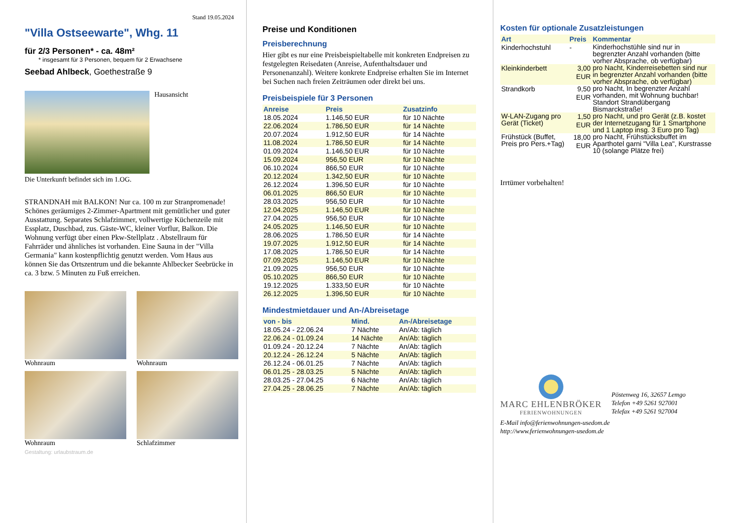Stand 19.05.2024
"Villa Ostseewarte", Whg. 11
für 2/3 Personen* - ca. 48m²
* insgesamt für 3 Personen, bequem für 2 Erwachsene
Seebad Ahlbeck, Goethestraße 9
Hausansicht
Die Unterkunft befindet sich im 1.OG.
STRANDNAH mit BALKON! Nur ca. 100 m zur Stranpromenade! Schönes geräumiges 2-Zimmer-Apartment mit gemütlicher und guter Ausstattung. Separates Schlafzimmer, vollwertige Küchenzeile mit Essplatz, Duschbad, zus. Gäste-WC, kleiner Vorflur, Balkon. Die Wohnung verfügt über einen Pkw-Stellplatz . Abstellraum für Fahrräder und ähnliches ist vorhanden. Eine Sauna in der "Villa Germania" kann kostenpflichtig genutzt werden. Vom Haus aus können Sie das Ortszentrum und die bekannte Ahlbecker Seebrücke in ca. 3 bzw. 5 Minuten zu Fuß erreichen.
Wohnraum
Wohnraum
Wohnraum
Schlafzimmer
Gestaltung: urlaubstraum.de
Preise und Konditionen
Preisberechnung
Hier gibt es nur eine Preisbeispieltabelle mit konkreten Endpreisen zu festgelegten Reisedaten (Anreise, Aufenthaltsdauer und Personenanzahl). Weitere konkrete Endpreise erhalten Sie im Internet bei Suchen nach freien Zeiträumen oder direkt bei uns.
Preisbeispiele für 3 Personen
| Anreise | Preis | Zusatzinfo |
| --- | --- | --- |
| 18.05.2024 | 1.146,50 EUR | für 10 Nächte |
| 22.06.2024 | 1.786,50 EUR | für 14 Nächte |
| 20.07.2024 | 1.912,50 EUR | für 14 Nächte |
| 11.08.2024 | 1.786,50 EUR | für 14 Nächte |
| 01.09.2024 | 1.146,50 EUR | für 10 Nächte |
| 15.09.2024 | 956,50 EUR | für 10 Nächte |
| 06.10.2024 | 866,50 EUR | für 10 Nächte |
| 20.12.2024 | 1.342,50 EUR | für 10 Nächte |
| 26.12.2024 | 1.396,50 EUR | für 10 Nächte |
| 06.01.2025 | 866,50 EUR | für 10 Nächte |
| 28.03.2025 | 956,50 EUR | für 10 Nächte |
| 12.04.2025 | 1.146,50 EUR | für 10 Nächte |
| 27.04.2025 | 956,50 EUR | für 10 Nächte |
| 24.05.2025 | 1.146,50 EUR | für 10 Nächte |
| 28.06.2025 | 1.786,50 EUR | für 14 Nächte |
| 19.07.2025 | 1.912,50 EUR | für 14 Nächte |
| 17.08.2025 | 1.786,50 EUR | für 14 Nächte |
| 07.09.2025 | 1.146,50 EUR | für 10 Nächte |
| 21.09.2025 | 956,50 EUR | für 10 Nächte |
| 05.10.2025 | 866,50 EUR | für 10 Nächte |
| 19.12.2025 | 1.333,50 EUR | für 10 Nächte |
| 26.12.2025 | 1.396,50 EUR | für 10 Nächte |
Mindestmietdauer und An-/Abreisetage
| von - bis | Mind. | An-/Abreisetage |
| --- | --- | --- |
| 18.05.24 - 22.06.24 | 7 Nächte | An/Ab: täglich |
| 22.06.24 - 01.09.24 | 14 Nächte | An/Ab: täglich |
| 01.09.24 - 20.12.24 | 7 Nächte | An/Ab: täglich |
| 20.12.24 - 26.12.24 | 5 Nächte | An/Ab: täglich |
| 26.12.24 - 06.01.25 | 7 Nächte | An/Ab: täglich |
| 06.01.25 - 28.03.25 | 5 Nächte | An/Ab: täglich |
| 28.03.25 - 27.04.25 | 6 Nächte | An/Ab: täglich |
| 27.04.25 - 28.06.25 | 7 Nächte | An/Ab: täglich |
Kosten für optionale Zusatzleistungen
| Art | Preis | Kommentar |
| --- | --- | --- |
| Kinderhochstuhl | - | Kinderhochstühle sind nur in begrenzter Anzahl vorhanden (bitte vorher Absprache, ob verfügbar) |
| Kleinkinderbett | 3,00 EUR | pro Nacht, Kinderreisebetten sind nur in begrenzter Anzahl vorhanden (bitte vorher Absprache, ob verfügbar) |
| Strandkorb | 9,50 EUR | pro Nacht, In begrenzter Anzahl vorhanden, mit Wohnung buchbar! Standort Strandübergang Bismarckstraße! |
| W-LAN-Zugang pro Gerät (Ticket) | 1,50 EUR | pro Nacht, und pro Gerät (z.B. kostet der Internetzugang für 1 Smartphone und 1 Laptop insg. 3 Euro pro Tag) |
| Frühstück (Buffet, Preis pro Pers.+Tag) | 18,00 EUR | pro Nacht, Frühstücksbuffet im Aparthotel garni "Villa Lea", Kurstrasse 10 (solange Plätze frei) |
Irrtümer vorbehalten!
MARC EHLENBRÖKER
FERIENWOHNUNGEN
Pöstenweg 16, 32657 Lemgo
Telefon +49 5261 927001
Telefax +49 5261 927004
E-Mail info@ferienwohnungen-usedom.de
http://www.ferienwohnungen-usedom.de